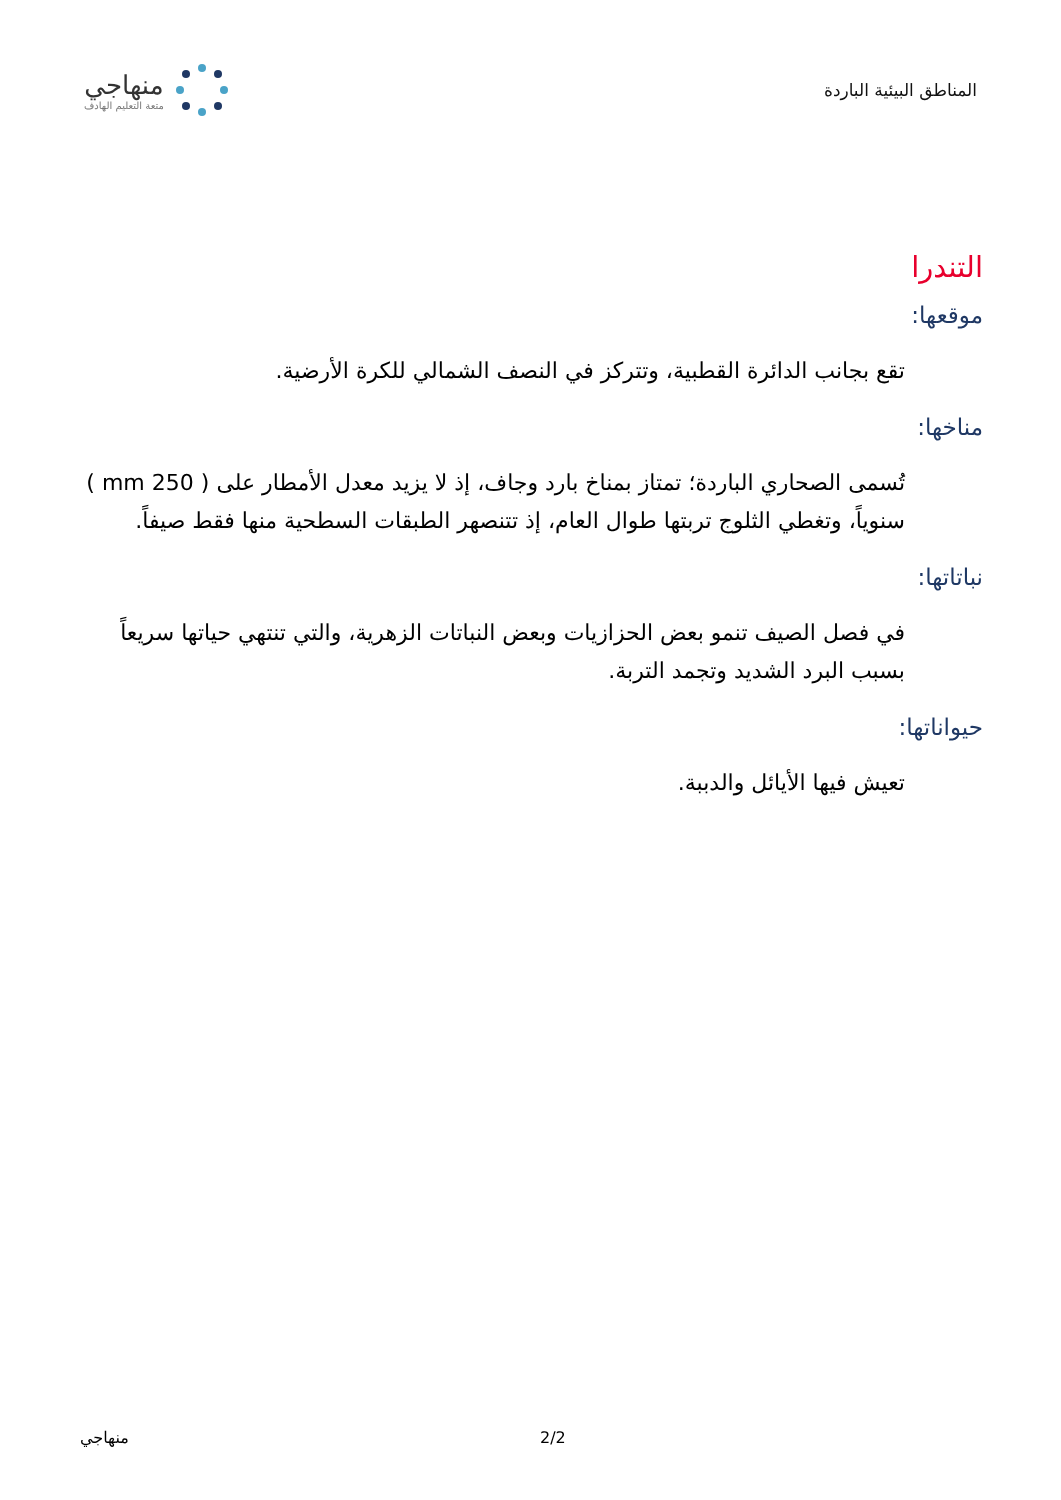المناطق البيئية الباردة
منهاجي
متعة التعليم الهادف
التندرا
موقعها:
تقع بجانب الدائرة القطبية، وتتركز في النصف الشمالي للكرة الأرضية.
مناخها:
تُسمى الصحاري الباردة؛ تمتاز بمناخ بارد وجاف، إذ لا يزيد معدل الأمطار على ( 250 mm ) سنوياً، وتغطي الثلوج تربتها طوال العام، إذ تتنصهر الطبقات السطحية منها فقط صيفاً.
نباتاتها:
في فصل الصيف تنمو بعض الحزازيات وبعض النباتات الزهرية، والتي تنتهي حياتها سريعاً بسبب البرد الشديد وتجمد التربة.
حيواناتها:
تعيش فيها الأيائل والدببة.
منهاجي 2/2